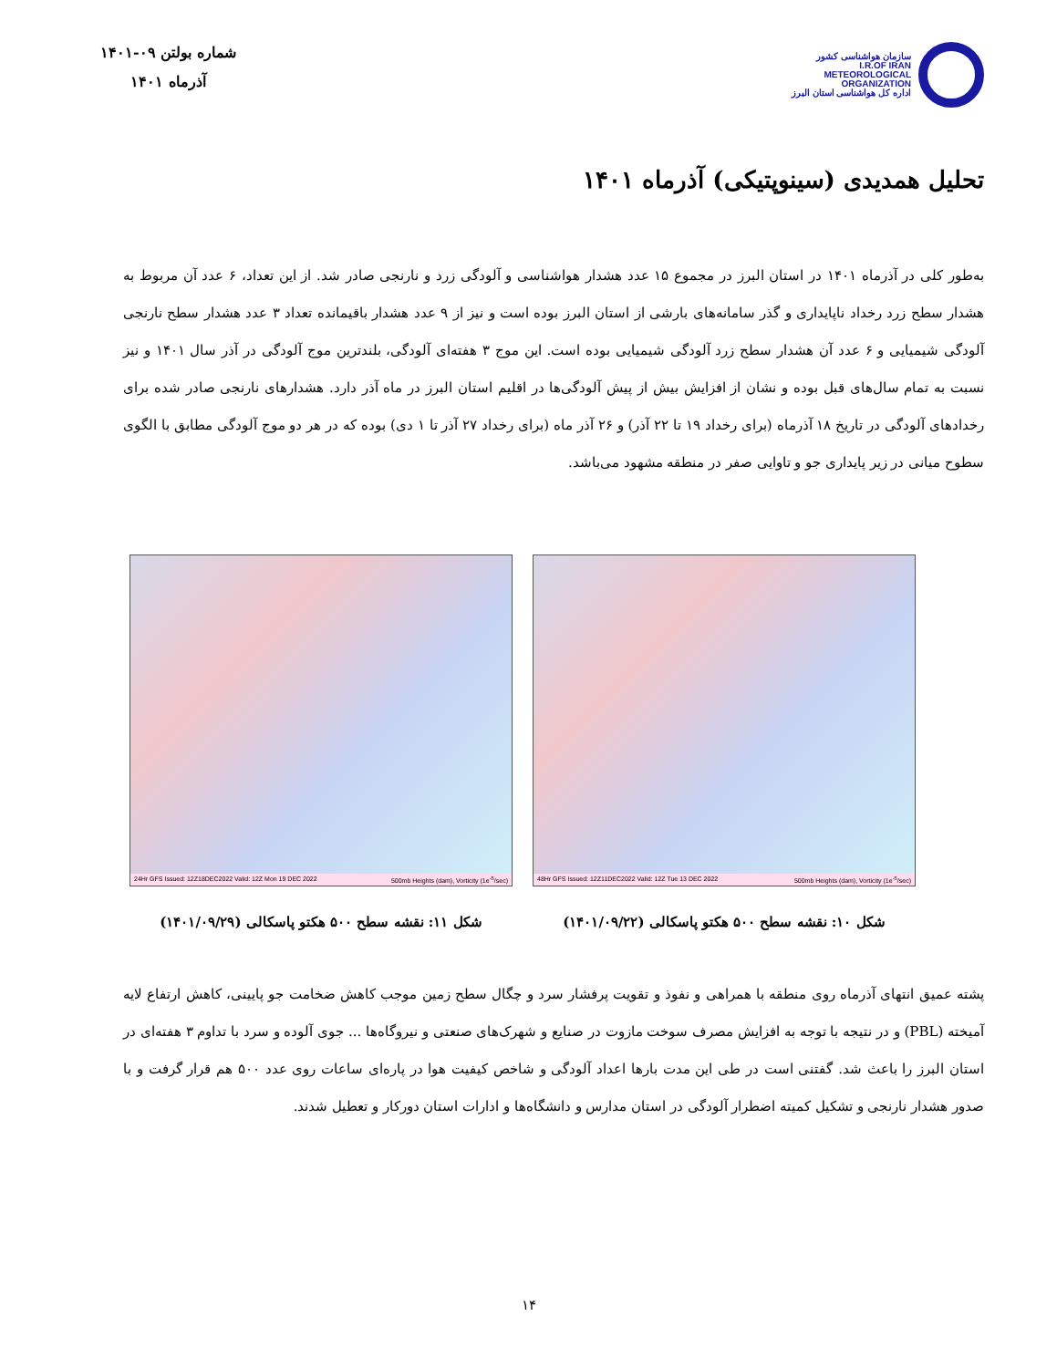سازمان هواشناسی کشور
I.R.OF IRAN
METEOROLOGICAL
ORGANIZATION
اداره کل هواشناسی استان البرز
شماره بولتن ۰۹-۱۴۰۱
آذرماه ۱۴۰۱
تحلیل همدیدی (سینوپتیکی) آذرماه ۱۴۰۱
به‌طور کلی در آذرماه ۱۴۰۱ در استان البرز در مجموع ۱۵ عدد هشدار هواشناسی و آلودگی زرد و نارنجی صادر شد. از این تعداد، ۶ عدد آن مربوط به هشدار سطح زرد رخداد ناپایداری و گذر سامانه‌های بارشی از استان البرز بوده است و نیز از ۹ عدد هشدار باقیمانده تعداد ۳ عدد هشدار سطح نارنجی آلودگی شیمیایی و ۶ عدد آن هشدار سطح زرد آلودگی شیمیایی بوده است. این موج ۳ هفته‌ای آلودگی، بلندترین موج آلودگی در آذر سال ۱۴۰۱ و نیز نسبت به تمام سال‌های قبل بوده و نشان از افزایش بیش از پیش آلودگی‌ها در اقلیم استان البرز در ماه آذر دارد. هشدارهای نارنجی صادر شده برای رخدادهای آلودگی در تاریخ ۱۸ آذرماه (برای رخداد ۱۹ تا ۲۲ آذر) و ۲۶ آذر ماه (برای رخداد ۲۷ آذر تا ۱ دی) بوده که در هر دو موج آلودگی مطابق با الگوی سطوح میانی در زیر پایداری جو و تاوایی صفر در منطقه مشهود می‌باشد.
48Hr GFS Issued: 12Z11DEC2022 Valid: 12Z Tue 13 DEC 2022 500mb Heights (dam), Vorticity (1e<sup>-5</sup>/sec)
شکل ۱۰: نقشه سطح ۵۰۰ هکتو پاسکالی (۱۴۰۱/۰۹/۲۲)
24Hr GFS Issued: 12Z18DEC2022 Valid: 12Z Mon 19 DEC 2022 500mb Heights (dam), Vorticity (1e<sup>-5</sup>/sec)
شکل ۱۱: نقشه سطح ۵۰۰ هکتو پاسکالی (۱۴۰۱/۰۹/۲۹)
پشته عمیق انتهای آذرماه روی منطقه با همراهی و نفوذ و تقویت پرفشار سرد و چگال سطح زمین موجب کاهش ضخامت جو پایینی، کاهش ارتفاع لایه آمیخته (PBL) و در نتیجه با توجه به افزایش مصرف سوخت مازوت در صنایع و شهرک‌های صنعتی و نیروگاه‌ها ... جوی آلوده و سرد با تداوم ۳ هفته‌ای در استان البرز را باعث شد. گفتنی است در طی این مدت بارها اعداد آلودگی و شاخص کیفیت هوا در پاره‌ای ساعات روی عدد ۵۰۰ هم قرار گرفت و با صدور هشدار نارنجی و تشکیل کمیته اضطرار آلودگی در استان مدارس و دانشگاه‌ها و ادارات استان دورکار و تعطیل شدند.
۱۴